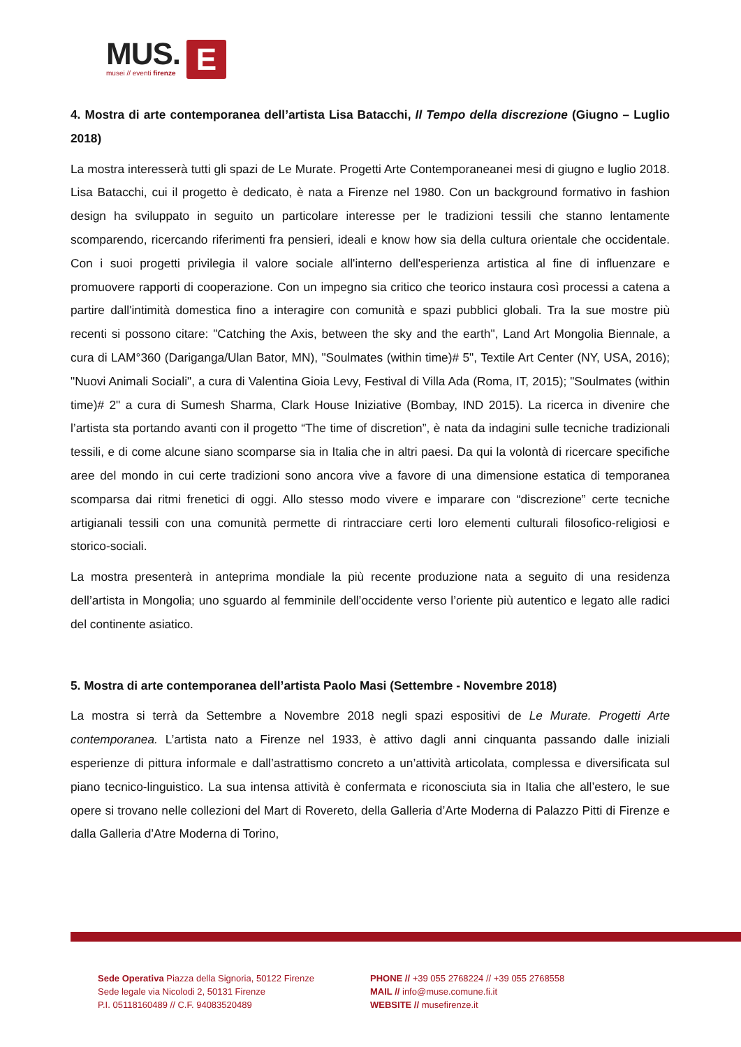MUS.
musei // eventi firenze
E
4. Mostra di arte contemporanea dell’artista Lisa Batacchi, Il Tempo della discrezione (Giugno – Luglio 2018)
La mostra interesserà tutti gli spazi de Le Murate. Progetti Arte Contemporaneanei mesi di giugno e luglio 2018. Lisa Batacchi, cui il progetto è dedicato, è nata a Firenze nel 1980. Con un background formativo in fashion design ha sviluppato in seguito un particolare interesse per le tradizioni tessili che stanno lentamente scomparendo, ricercando riferimenti fra pensieri, ideali e know how sia della cultura orientale che occidentale. Con i suoi progetti privilegia il valore sociale all'interno dell'esperienza artistica al fine di influenzare e promuovere rapporti di cooperazione. Con un impegno sia critico che teorico instaura così processi a catena a partire dall'intimità domestica fino a interagire con comunità e spazi pubblici globali. Tra la sue mostre più recenti si possono citare: "Catching the Axis, between the sky and the earth", Land Art Mongolia Biennale, a cura di LAM°360 (Dariganga/Ulan Bator, MN), "Soulmates (within time)# 5", Textile Art Center (NY, USA, 2016); "Nuovi Animali Sociali", a cura di Valentina Gioia Levy, Festival di Villa Ada (Roma, IT, 2015); "Soulmates (within time)# 2" a cura di Sumesh Sharma, Clark House Iniziative (Bombay, IND 2015). La ricerca in divenire che l’artista sta portando avanti con il progetto “The time of discretion”, è nata da indagini sulle tecniche tradizionali tessili, e di come alcune siano scomparse sia in Italia che in altri paesi. Da qui la volontà di ricercare specifiche aree del mondo in cui certe tradizioni sono ancora vive a favore di una dimensione estatica di temporanea scomparsa dai ritmi frenetici di oggi. Allo stesso modo vivere e imparare con “discrezione” certe tecniche artigianali tessili con una comunità permette di rintracciare certi loro elementi culturali filosofico-religiosi e storico-sociali.
La mostra presenterà in anteprima mondiale la più recente produzione nata a seguito di una residenza dell’artista in Mongolia; uno sguardo al femminile dell’occidente verso l’oriente più autentico e legato alle radici del continente asiatico.
5. Mostra di arte contemporanea dell’artista Paolo Masi (Settembre - Novembre 2018)
La mostra si terrà da Settembre a Novembre 2018 negli spazi espositivi de Le Murate. Progetti Arte contemporanea. L’artista nato a Firenze nel 1933, è attivo dagli anni cinquanta passando dalle iniziali esperienze di pittura informale e dall’astrattismo concreto a un’attività articolata, complessa e diversificata sul piano tecnico-linguistico. La sua intensa attività è confermata e riconosciuta sia in Italia che all’estero, le sue opere si trovano nelle collezioni del Mart di Rovereto, della Galleria d’Arte Moderna di Palazzo Pitti di Firenze e dalla Galleria d’Atre Moderna di Torino,
Sede Operativa Piazza della Signoria, 50122 Firenze
Sede legale via Nicolodi 2, 50131 Firenze
P.I. 05118160489 // C.F. 94083520489
PHONE // +39 055 2768224 // +39 055 2768558
MAIL // info@muse.comune.fi.it
WEBSITE // musefirenze.it